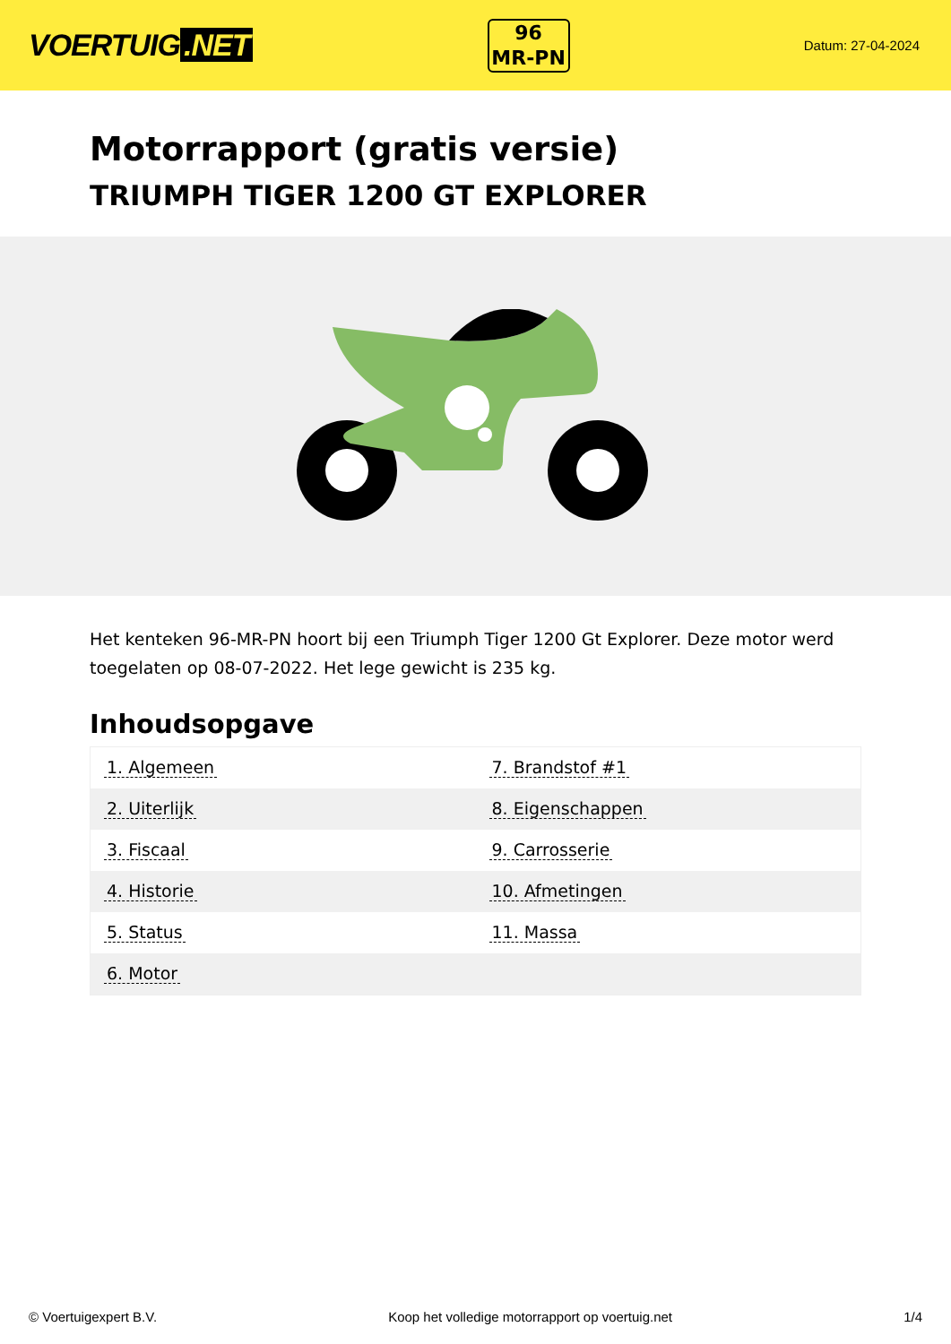VOERTUIG.NET
96
MR-PN
Datum: 27-04-2024
Motorrapport (gratis versie)
TRIUMPH TIGER 1200 GT EXPLORER
Het kenteken 96-MR-PN hoort bij een Triumph Tiger 1200 Gt Explorer. Deze motor werd toegelaten op 08-07-2022. Het lege gewicht is 235 kg.
Inhoudsopgave
| 1. Algemeen | 7. Brandstof #1 |
| 2. Uiterlijk | 8. Eigenschappen |
| 3. Fiscaal | 9. Carrosserie |
| 4. Historie | 10. Afmetingen |
| 5. Status | 11. Massa |
| 6. Motor | |
© Voertuigexpert B.V. Koop het volledige motorrapport op voertuig.net 1/4